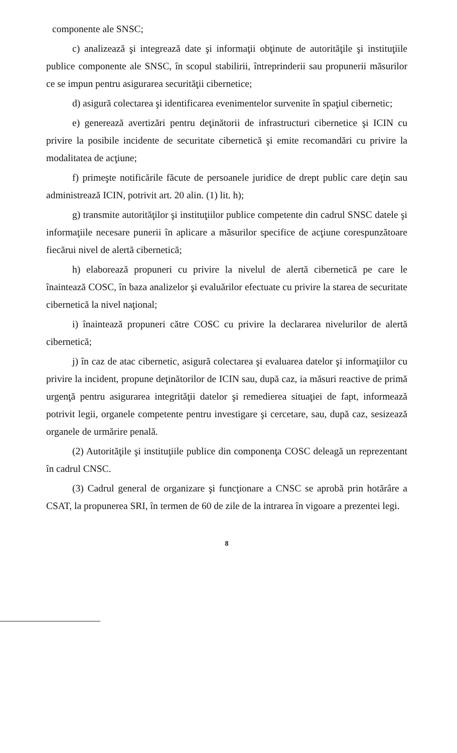componente ale SNSC;
c) analizează şi integrează date şi informaţii obţinute de autorităţile şi instituţiile publice componente ale SNSC, în scopul stabilirii, întreprinderii sau propunerii măsurilor ce se impun pentru asigurarea securităţii cibernetice;
d) asigură colectarea şi identificarea evenimentelor survenite în spaţiul cibernetic;
e) generează avertizări pentru deţinătorii de infrastructuri cibernetice şi ICIN cu privire la posibile incidente de securitate cibernetică şi emite recomandări cu privire la modalitatea de acţiune;
f) primeşte notificările făcute de persoanele juridice de drept public care deţin sau administrează ICIN, potrivit art. 20 alin. (1) lit. h);
g) transmite autorităţilor şi instituţiilor publice competente din cadrul SNSC datele şi informaţiile necesare punerii în aplicare a măsurilor specifice de acţiune corespunzătoare fiecărui nivel de alertă cibernetică;
h) elaborează propuneri cu privire la nivelul de alertă cibernetică pe care le înaintează COSC, în baza analizelor şi evaluărilor efectuate cu privire la starea de securitate cibernetică la nivel naţional;
i) înaintează propuneri către COSC cu privire la declararea nivelurilor de alertă cibernetică;
j) în caz de atac cibernetic, asigură colectarea şi evaluarea datelor şi informaţiilor cu privire la incident, propune deţinătorilor de ICIN sau, după caz, ia măsuri reactive de primă urgenţă pentru asigurarea integrităţii datelor şi remedierea situaţiei de fapt, informează potrivit legii, organele competente pentru investigare şi cercetare, sau, după caz, sesizează organele de urmărire penală.
(2) Autorităţile şi instituţiile publice din componenţa COSC deleagă un reprezentant în cadrul CNSC.
(3) Cadrul general de organizare şi funcţionare a CNSC se aprobă prin hotărâre a CSAT, la propunerea SRI, în termen de 60 de zile de la intrarea în vigoare a prezentei legi.
8